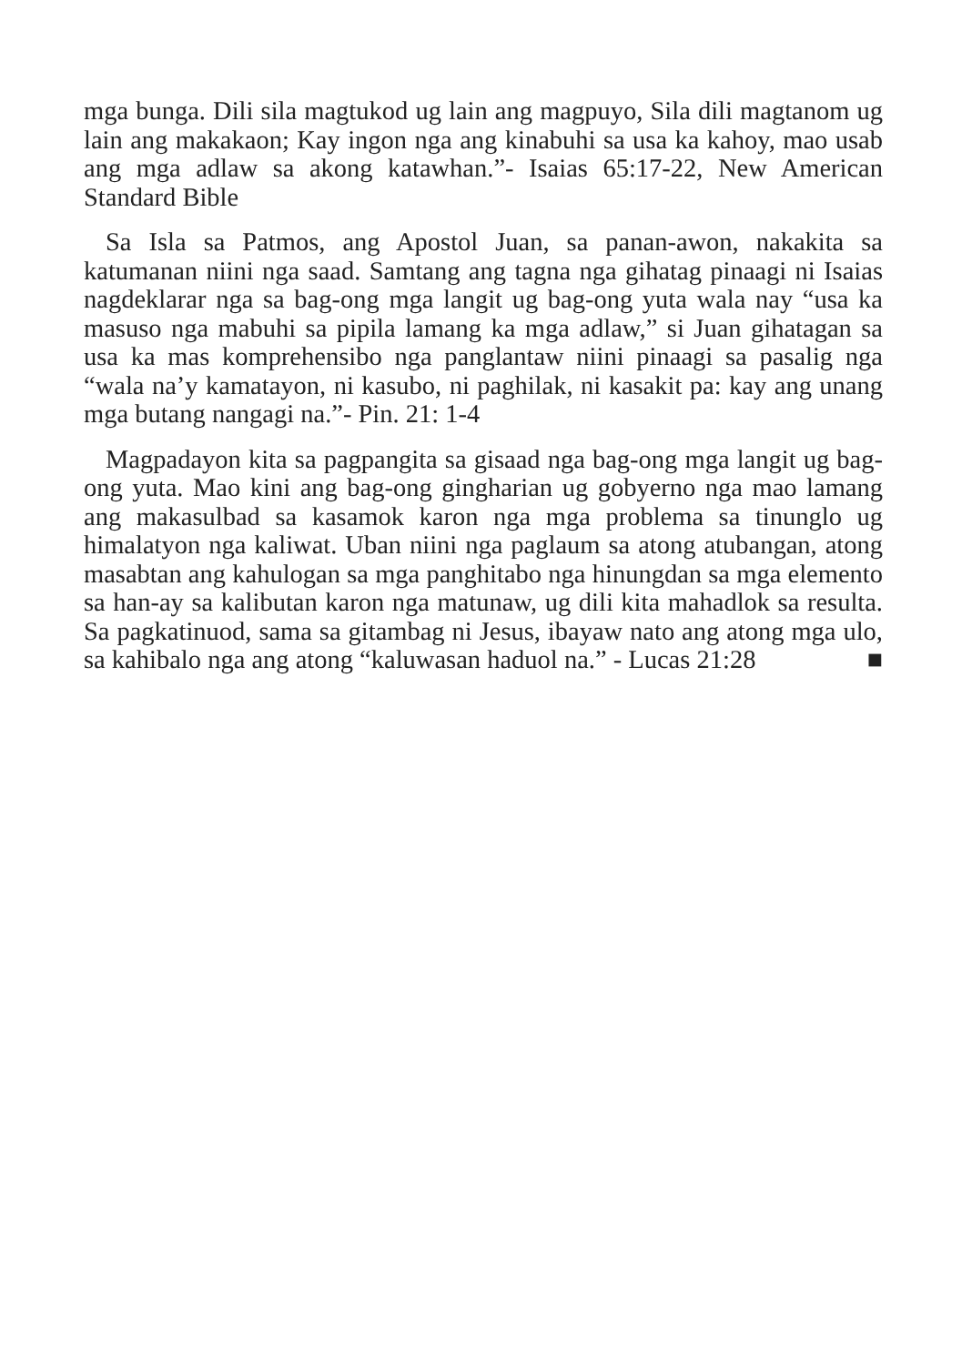mga bunga. Dili sila magtukod ug lain ang magpuyo, Sila dili magtanom ug lain ang makakaon; Kay ingon nga ang kinabuhi sa usa ka kahoy, mao usab ang mga adlaw sa akong katawhan.”- Isaias 65:17-22, New American Standard Bible
Sa Isla sa Patmos, ang Apostol Juan, sa panan-awon, nakakita sa katumanan niini nga saad. Samtang ang tagna nga gihatag pinaagi ni Isaias nagdeklarar nga sa bag-ong mga langit ug bag-ong yuta wala nay “usa ka masuso nga mabuhi sa pipila lamang ka mga adlaw,” si Juan gihatagan sa usa ka mas komprehensibo nga panglantaw niini pinaagi sa pasalig nga “wala na’y kamatayon, ni kasubo, ni paghilak, ni kasakit pa: kay ang unang mga butang nangagi na.”- Pin. 21: 1-4
Magpadayon kita sa pagpangita sa gisaad nga bag-ong mga langit ug bag-ong yuta. Mao kini ang bag-ong gingharian ug gobyerno nga mao lamang ang makasulbad sa kasamok karon nga mga problema sa tinunglo ug himalatyon nga kaliwat. Uban niini nga paglaum sa atong atubangan, atong masabtan ang kahulogan sa mga panghitabo nga hinungdan sa mga elemento sa han-ay sa kalibutan karon nga matunaw, ug dili kita mahadlok sa resulta. Sa pagkatinuod, sama sa gitambag ni Jesus, ibayaw nato ang atong mga ulo, sa kahibalo nga ang atong “kaluwasan haduol na.” - Lucas 21:28 ■